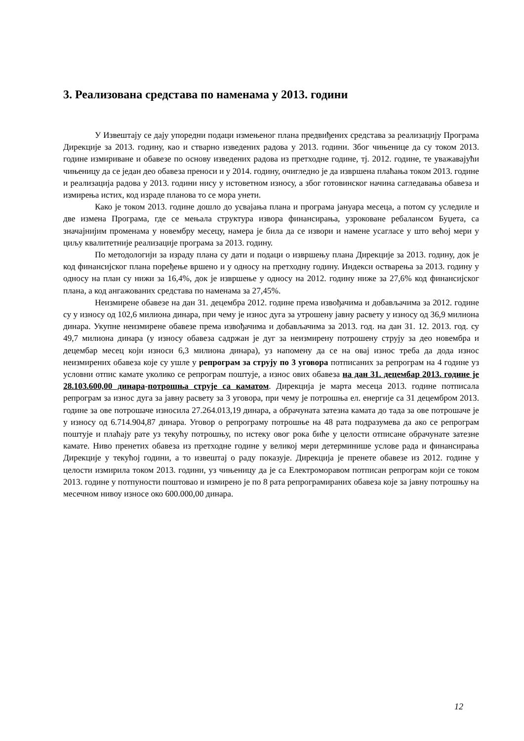3. Реализована средстава по наменама у 2013. години
У Извештају се дају упоредни подаци измењеног плана предвиђених средстава за реализацију Програма Дирекције за 2013. годину, као и стварно изведених радова у 2013. години. Због чињенице да су током 2013. године измириване и обавезе по основу изведених радова из претходне године, тј. 2012. године, те уважавајући чињеницу да се један део обавеза преноси и у 2014. годину, очигледно је да извршена плаћања током 2013. године и реализација радова у 2013. години нису у истоветном износу, а због готовинског начина сагледавања обавеза и измирења истих, код израде планова то се мора унети.
Како је током 2013. године дошло до усвајања плана и програма јануара месеца, а потом су уследиле и две измена Програма, где се мењала структура извора финансирања, узроковане ребалансом Буџета, са значајнијим променама у новембру месецу, намера је била да се извори и намене усагласе у што већој мери у циљу квалитетније реализације програма за 2013. годину.
По методологији за израду плана су дати и подаци о извршењу плана Дирекције за 2013. годину, док је код финансијског плана поређење вршено и у односу на претходну годину. Индекси остварења за 2013. годину у односу на план су нижи за 16,4%, док је извршење у односу на 2012. годину ниже за 27,6% код финансијског плана, а код ангажованих средстава по наменама за 27,45%.
Неизмирене обавезе на дан 31. децембра 2012. године према извођачима и добављачима за 2012. године су у износу од 102,6 милиона динара, при чему је износ дуга за утрошену јавну расвету у износу од 36,9 милиона динара. Укупне неизмирене обавезе према извођачима и добављачима за 2013. год. на дан 31. 12. 2013. год. су 49,7 милиона динара (у износу обавеза садржан је дуг за неизмирену потрошену струју за део новембра и децембар месец који износи 6,3 милиона динара), уз напомену да се на овај износ треба да дода износ неизмирених обавеза које су ушле у репрограм за струју по 3 уговора потписаних за репрограм на 4 године уз условни отпис камате уколико се репрограм поштује, а износ ових обавеза на дан 31. децембар 2013. године је 28.103.600,00 динара-потрошња струје са каматом. Дирекција је марта месеца 2013. године потписала репрограм за износ дуга за јавну расвету за 3 уговора, при чему је потрошња ел. енергије са 31 децембром 2013. године за ове потрошаче износила 27.264.013,19 динара, а обрачуната затезна камата до тада за ове потрошаче је у износу од 6.714.904,87 динара. Уговор о репрограму потрошње на 48 рата подразумева да ако се репрограм поштује и плаћају рате уз текућу потрошњу, по истеку овог рока биће у целости отписане обрачунате затезне камате. Ниво пренетих обавеза из претходне године у великој мери детерминише услове рада и финансирања Дирекције у текућој години, а то извештај о раду показује. Дирекција је пренете обавезе из 2012. године у целости измирила током 2013. години, уз чињеницу да је са Електроморавом потписан репрограм који се током 2013. године у потпуности поштовао и измирено је по 8 рата репрограмираних обавеза које за јавну потрошњу на месечном нивоу износе око 600.000,00 динара.
12